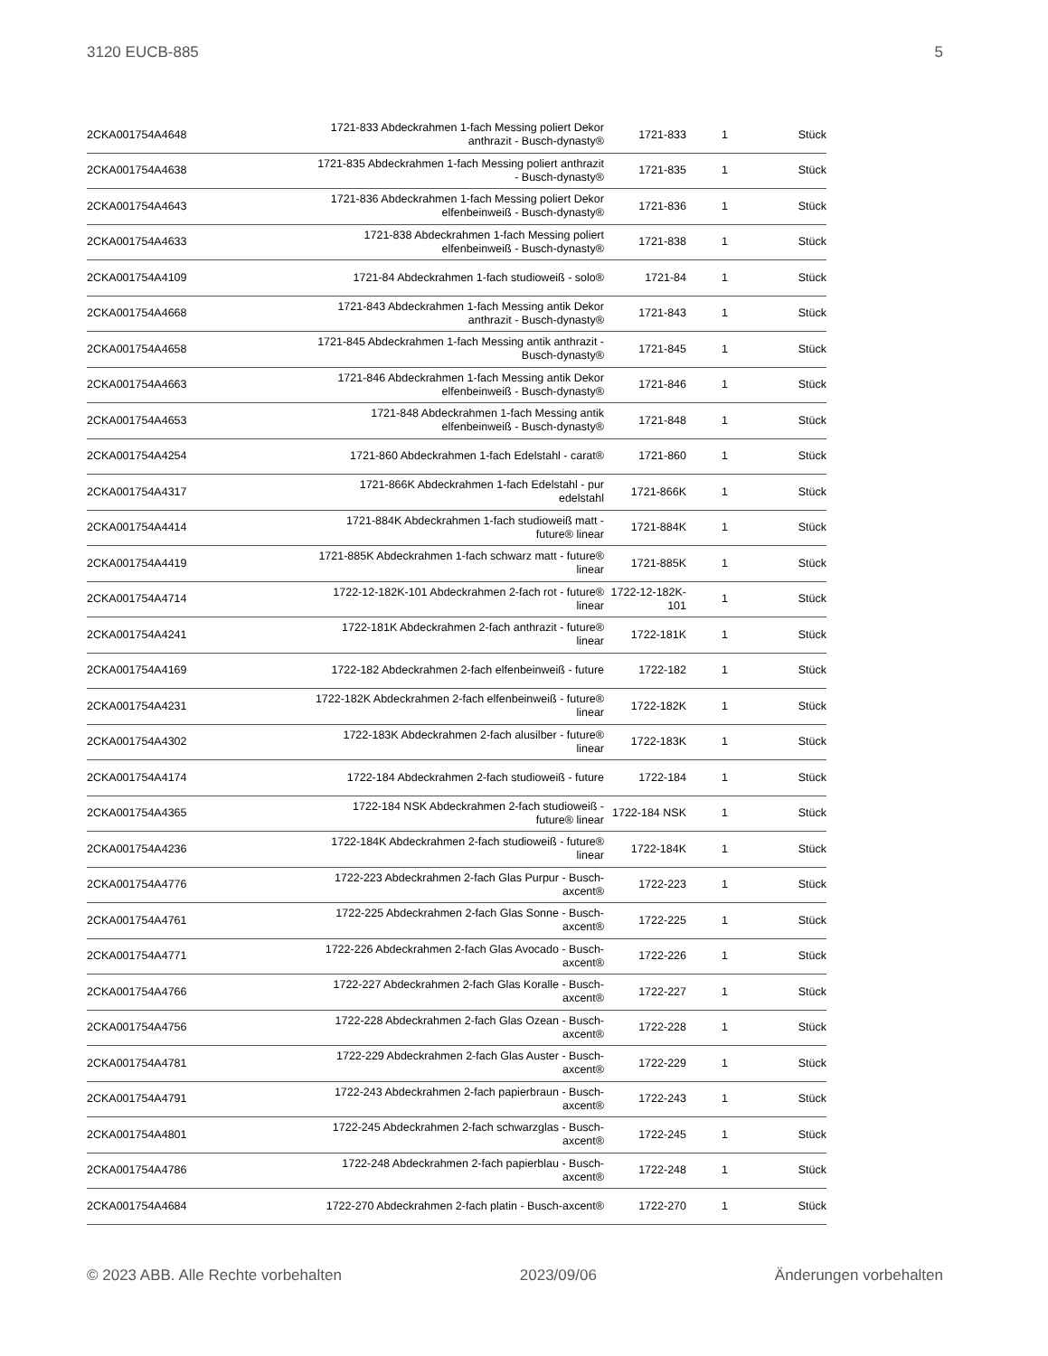3120 EUCB-885 5
| 2CKA001754A4648 | 1721-833 Abdeckrahmen 1-fach Messing poliert Dekor anthrazit - Busch-dynasty® | 1721-833 | 1 | Stück |
| 2CKA001754A4638 | 1721-835 Abdeckrahmen 1-fach Messing poliert anthrazit - Busch-dynasty® | 1721-835 | 1 | Stück |
| 2CKA001754A4643 | 1721-836 Abdeckrahmen 1-fach Messing poliert Dekor elfenbeinweiß - Busch-dynasty® | 1721-836 | 1 | Stück |
| 2CKA001754A4633 | 1721-838 Abdeckrahmen 1-fach Messing poliert elfenbeinweiß - Busch-dynasty® | 1721-838 | 1 | Stück |
| 2CKA001754A4109 | 1721-84 Abdeckrahmen 1-fach studioweiß - solo® | 1721-84 | 1 | Stück |
| 2CKA001754A4668 | 1721-843 Abdeckrahmen 1-fach Messing antik Dekor anthrazit - Busch-dynasty® | 1721-843 | 1 | Stück |
| 2CKA001754A4658 | 1721-845 Abdeckrahmen 1-fach Messing antik anthrazit - Busch-dynasty® | 1721-845 | 1 | Stück |
| 2CKA001754A4663 | 1721-846 Abdeckrahmen 1-fach Messing antik Dekor elfenbeinweiß - Busch-dynasty® | 1721-846 | 1 | Stück |
| 2CKA001754A4653 | 1721-848 Abdeckrahmen 1-fach Messing antik elfenbeinweiß - Busch-dynasty® | 1721-848 | 1 | Stück |
| 2CKA001754A4254 | 1721-860 Abdeckrahmen 1-fach Edelstahl - carat® | 1721-860 | 1 | Stück |
| 2CKA001754A4317 | 1721-866K Abdeckrahmen 1-fach Edelstahl - pur edelstahl | 1721-866K | 1 | Stück |
| 2CKA001754A4414 | 1721-884K Abdeckrahmen 1-fach studioweiß matt - future® linear | 1721-884K | 1 | Stück |
| 2CKA001754A4419 | 1721-885K Abdeckrahmen 1-fach schwarz matt - future® linear | 1721-885K | 1 | Stück |
| 2CKA001754A4714 | 1722-12-182K-101 Abdeckrahmen 2-fach rot - future® linear | 1722-12-182K-101 | 1 | Stück |
| 2CKA001754A4241 | 1722-181K Abdeckrahmen 2-fach anthrazit - future® linear | 1722-181K | 1 | Stück |
| 2CKA001754A4169 | 1722-182 Abdeckrahmen 2-fach elfenbeinweiß - future | 1722-182 | 1 | Stück |
| 2CKA001754A4231 | 1722-182K Abdeckrahmen 2-fach elfenbeinweiß - future® linear | 1722-182K | 1 | Stück |
| 2CKA001754A4302 | 1722-183K Abdeckrahmen 2-fach alusilber - future® linear | 1722-183K | 1 | Stück |
| 2CKA001754A4174 | 1722-184 Abdeckrahmen 2-fach studioweiß - future | 1722-184 | 1 | Stück |
| 2CKA001754A4365 | 1722-184 NSK Abdeckrahmen 2-fach studioweiß - future® linear | 1722-184 NSK | 1 | Stück |
| 2CKA001754A4236 | 1722-184K Abdeckrahmen 2-fach studioweiß - future® linear | 1722-184K | 1 | Stück |
| 2CKA001754A4776 | 1722-223 Abdeckrahmen 2-fach Glas Purpur - Busch-axcent® | 1722-223 | 1 | Stück |
| 2CKA001754A4761 | 1722-225 Abdeckrahmen 2-fach Glas Sonne - Busch-axcent® | 1722-225 | 1 | Stück |
| 2CKA001754A4771 | 1722-226 Abdeckrahmen 2-fach Glas Avocado - Busch-axcent® | 1722-226 | 1 | Stück |
| 2CKA001754A4766 | 1722-227 Abdeckrahmen 2-fach Glas Koralle - Busch-axcent® | 1722-227 | 1 | Stück |
| 2CKA001754A4756 | 1722-228 Abdeckrahmen 2-fach Glas Ozean - Busch-axcent® | 1722-228 | 1 | Stück |
| 2CKA001754A4781 | 1722-229 Abdeckrahmen 2-fach Glas Auster - Busch-axcent® | 1722-229 | 1 | Stück |
| 2CKA001754A4791 | 1722-243 Abdeckrahmen 2-fach papierbraun - Busch-axcent® | 1722-243 | 1 | Stück |
| 2CKA001754A4801 | 1722-245 Abdeckrahmen 2-fach schwarzglas - Busch-axcent® | 1722-245 | 1 | Stück |
| 2CKA001754A4786 | 1722-248 Abdeckrahmen 2-fach papierblau - Busch-axcent® | 1722-248 | 1 | Stück |
| 2CKA001754A4684 | 1722-270 Abdeckrahmen 2-fach platin - Busch-axcent® | 1722-270 | 1 | Stück |
© 2023 ABB. Alle Rechte vorbehalten 2023/09/06 Änderungen vorbehalten